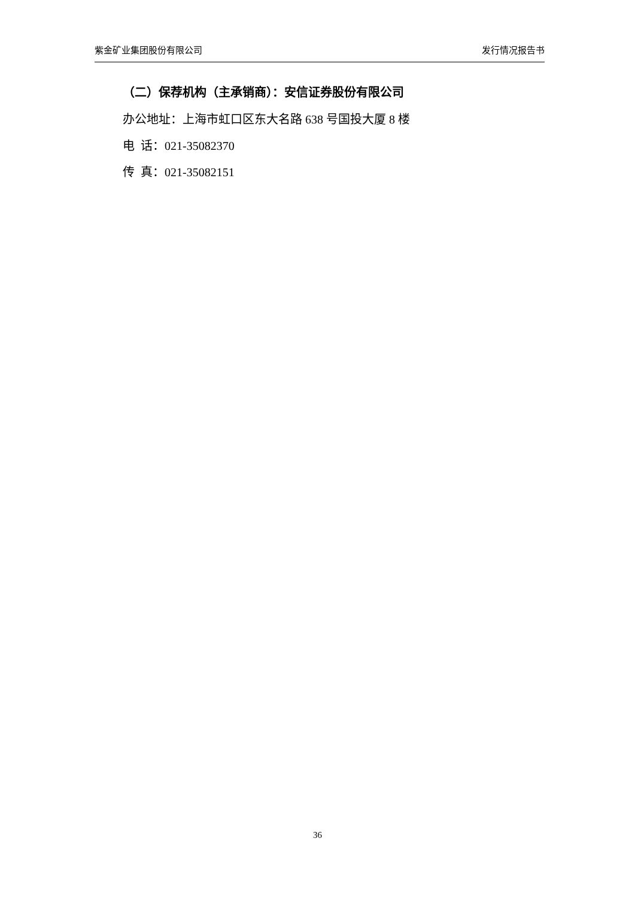紫金矿业集团股份有限公司 发行情况报告书
（二）保荐机构（主承销商）：安信证券股份有限公司
办公地址：上海市虹口区东大名路 638 号国投大厦 8 楼
电 话：021-35082370
传 真：021-35082151
36